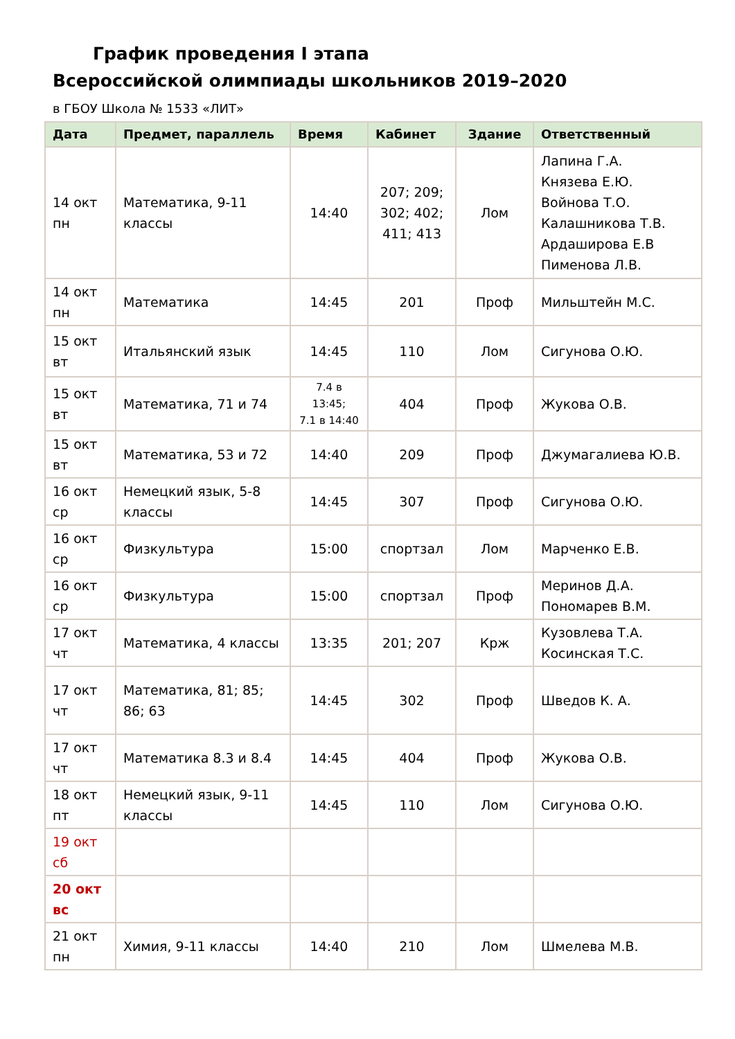График проведения I этапа
Всероссийской олимпиады школьников 2019–2020
в ГБОУ Школа № 1533 «ЛИТ»
| Дата | Предмет, параллель | Время | Кабинет | Здание | Ответственный |
| --- | --- | --- | --- | --- | --- |
| 14 окт пн | Математика, 9-11 классы | 14:40 | 207; 209; 302; 402; 411; 413 | Лом | Лапина Г.А. Князева Е.Ю. Войнова Т.О. Калашникова Т.В. Ардаширова Е.В Пименова Л.В. |
| 14 окт пн | Математика | 14:45 | 201 | Проф | Мильштейн М.С. |
| 15 окт вт | Итальянский язык | 14:45 | 110 | Лом | Сигунова О.Ю. |
| 15 окт вт | Математика, 71 и 74 | 7.4 в 13:45; 7.1 в 14:40 | 404 | Проф | Жукова О.В. |
| 15 окт вт | Математика, 53 и 72 | 14:40 | 209 | Проф | Джумагалиева Ю.В. |
| 16 окт ср | Немецкий язык, 5-8 классы | 14:45 | 307 | Проф | Сигунова О.Ю. |
| 16 окт ср | Физкультура | 15:00 | спортзал | Лом | Марченко Е.В. |
| 16 окт ср | Физкультура | 15:00 | спортзал | Проф | Меринов Д.А. Пономарев В.М. |
| 17 окт чт | Математика, 4 классы | 13:35 | 201; 207 | Крж | Кузовлева Т.А. Косинская Т.С. |
| 17 окт чт | Математика, 81; 85; 86; 63 | 14:45 | 302 | Проф | Шведов К. А. |
| 17 окт чт | Математика 8.3 и 8.4 | 14:45 | 404 | Проф | Жукова О.В. |
| 18 окт пт | Немецкий язык, 9-11 классы | 14:45 | 110 | Лом | Сигунова О.Ю. |
| 19 окт сб | | | | | |
| 20 окт вс | | | | | |
| 21 окт пн | Химия, 9-11 классы | 14:40 | 210 | Лом | Шмелева М.В. |